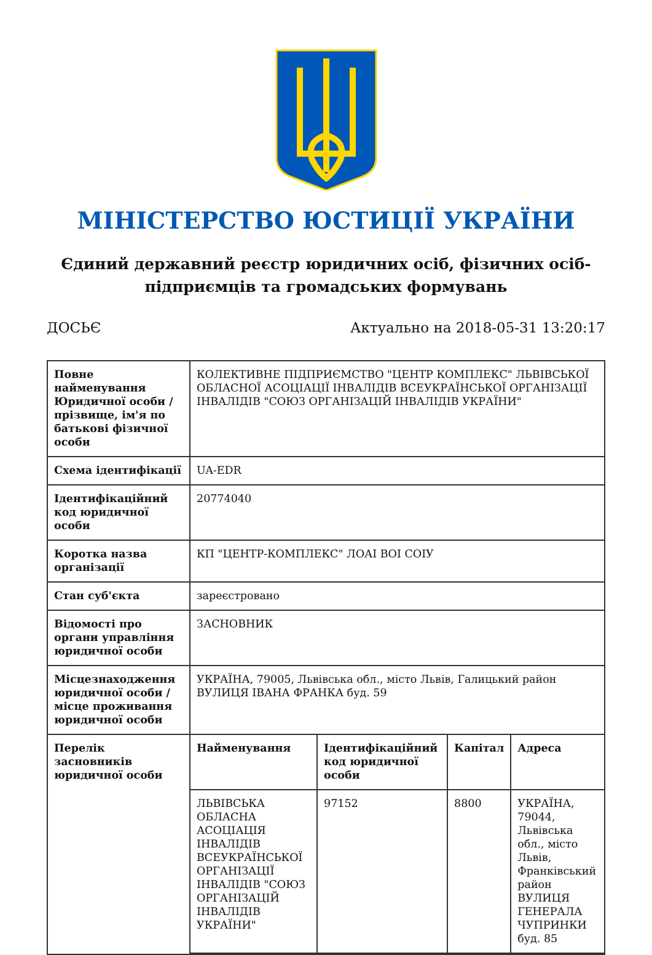МІНІСТЕРСТВО ЮСТИЦІЇ УКРАЇНИ
Єдиний державний реєстр юридичних осіб, фізичних осіб-підприємців та громадських формувань
ДОСЬЄ Актуально на 2018-05-31 13:20:17
| Повне найменування Юридичної особи / прізвище, ім'я по батькові фізичної особи | КОЛЕКТИВНЕ ПІДПРИЄМСТВО "ЦЕНТР КОМПЛЕКС" ЛЬВІВСЬКОЇ ОБЛАСНОЇ АСОЦІАЦІЇ ІНВАЛІДІВ ВСЕУКРАЇНСЬКОЇ ОРГАНІЗАЦІЇ ІНВАЛІДІВ "СОЮЗ ОРГАНІЗАЦІЙ ІНВАЛІДІВ УКРАЇНИ" |
| Схема ідентифікації | UA-EDR |
| Ідентифікаційний код юридичної особи | 20774040 |
| Коротка назва організації | КП "ЦЕНТР-КОМПЛЕКС" ЛОАІ ВОІ СОІУ |
| Стан суб'єкта | зареєстровано |
| Відомості про органи управління юридичної особи | ЗАСНОВНИК |
| Місцезнаходження юридичної особи / місце проживання юридичної особи | УКРАЇНА, 79005, Львівська обл., місто Львів, Галицький район ВУЛИЦЯ ІВАНА ФРАНКА буд. 59 |
| Перелік засновників юридичної особи | / Найменування / Ідентифікаційний код юридичної особи / Капітал / Адреса / / --- / --- / --- / --- / / ЛЬВІВСЬКА ОБЛАСНА АСОЦІАЦІЯ ІНВАЛІДІВ ВСЕУКРАЇНСЬКОЇ ОРГАНІЗАЦІЇ ІНВАЛІДІВ "СОЮЗ ОРГАНІЗАЦІЙ ІНВАЛІДІВ УКРАЇНИ" / 97152 / 8800 / УКРАЇНА, 79044, Львівська обл., місто Львів, Франківський район ВУЛИЦЯ ГЕНЕРАЛА ЧУПРИНКИ буд. 85 / |